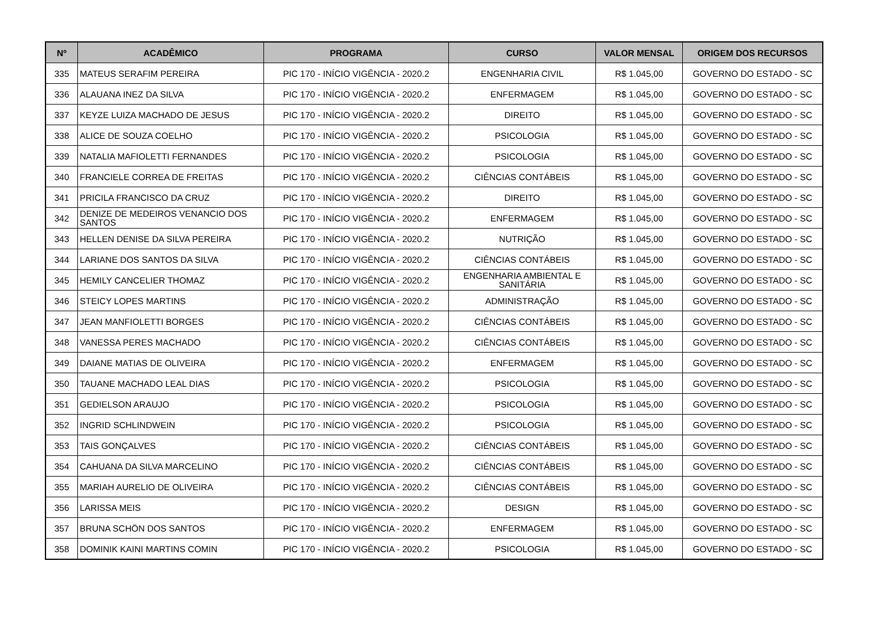| Nº | ACADÊMICO | PROGRAMA | CURSO | VALOR MENSAL | ORIGEM DOS RECURSOS |
| --- | --- | --- | --- | --- | --- |
| 335 | MATEUS SERAFIM PEREIRA | PIC 170 - INÍCIO VIGÊNCIA - 2020.2 | ENGENHARIA CIVIL | R$ 1.045,00 | GOVERNO DO ESTADO - SC |
| 336 | ALAUANA INEZ DA SILVA | PIC 170 - INÍCIO VIGÊNCIA - 2020.2 | ENFERMAGEM | R$ 1.045,00 | GOVERNO DO ESTADO - SC |
| 337 | KEYZE LUIZA MACHADO DE JESUS | PIC 170 - INÍCIO VIGÊNCIA - 2020.2 | DIREITO | R$ 1.045,00 | GOVERNO DO ESTADO - SC |
| 338 | ALICE DE SOUZA COELHO | PIC 170 - INÍCIO VIGÊNCIA - 2020.2 | PSICOLOGIA | R$ 1.045,00 | GOVERNO DO ESTADO - SC |
| 339 | NATALIA MAFIOLETTI FERNANDES | PIC 170 - INÍCIO VIGÊNCIA - 2020.2 | PSICOLOGIA | R$ 1.045,00 | GOVERNO DO ESTADO - SC |
| 340 | FRANCIELE CORREA DE FREITAS | PIC 170 - INÍCIO VIGÊNCIA - 2020.2 | CIÊNCIAS CONTÁBEIS | R$ 1.045,00 | GOVERNO DO ESTADO - SC |
| 341 | PRICILA FRANCISCO DA CRUZ | PIC 170 - INÍCIO VIGÊNCIA - 2020.2 | DIREITO | R$ 1.045,00 | GOVERNO DO ESTADO - SC |
| 342 | DENIZE DE MEDEIROS VENANCIO DOS SANTOS | PIC 170 - INÍCIO VIGÊNCIA - 2020.2 | ENFERMAGEM | R$ 1.045,00 | GOVERNO DO ESTADO - SC |
| 343 | HELLEN DENISE DA SILVA PEREIRA | PIC 170 - INÍCIO VIGÊNCIA - 2020.2 | NUTRIÇÃO | R$ 1.045,00 | GOVERNO DO ESTADO - SC |
| 344 | LARIANE DOS SANTOS DA SILVA | PIC 170 - INÍCIO VIGÊNCIA - 2020.2 | CIÊNCIAS CONTÁBEIS | R$ 1.045,00 | GOVERNO DO ESTADO - SC |
| 345 | HEMILY CANCELIER THOMAZ | PIC 170 - INÍCIO VIGÊNCIA - 2020.2 | ENGENHARIA AMBIENTAL E SANITÁRIA | R$ 1.045,00 | GOVERNO DO ESTADO - SC |
| 346 | STEICY LOPES MARTINS | PIC 170 - INÍCIO VIGÊNCIA - 2020.2 | ADMINISTRAÇÃO | R$ 1.045,00 | GOVERNO DO ESTADO - SC |
| 347 | JEAN MANFIOLETTI BORGES | PIC 170 - INÍCIO VIGÊNCIA - 2020.2 | CIÊNCIAS CONTÁBEIS | R$ 1.045,00 | GOVERNO DO ESTADO - SC |
| 348 | VANESSA PERES MACHADO | PIC 170 - INÍCIO VIGÊNCIA - 2020.2 | CIÊNCIAS CONTÁBEIS | R$ 1.045,00 | GOVERNO DO ESTADO - SC |
| 349 | DAIANE MATIAS DE OLIVEIRA | PIC 170 - INÍCIO VIGÊNCIA - 2020.2 | ENFERMAGEM | R$ 1.045,00 | GOVERNO DO ESTADO - SC |
| 350 | TAUANE MACHADO LEAL DIAS | PIC 170 - INÍCIO VIGÊNCIA - 2020.2 | PSICOLOGIA | R$ 1.045,00 | GOVERNO DO ESTADO - SC |
| 351 | GEDIELSON ARAUJO | PIC 170 - INÍCIO VIGÊNCIA - 2020.2 | PSICOLOGIA | R$ 1.045,00 | GOVERNO DO ESTADO - SC |
| 352 | INGRID SCHLINDWEIN | PIC 170 - INÍCIO VIGÊNCIA - 2020.2 | PSICOLOGIA | R$ 1.045,00 | GOVERNO DO ESTADO - SC |
| 353 | TAIS GONÇALVES | PIC 170 - INÍCIO VIGÊNCIA - 2020.2 | CIÊNCIAS CONTÁBEIS | R$ 1.045,00 | GOVERNO DO ESTADO - SC |
| 354 | CAHUANA DA SILVA MARCELINO | PIC 170 - INÍCIO VIGÊNCIA - 2020.2 | CIÊNCIAS CONTÁBEIS | R$ 1.045,00 | GOVERNO DO ESTADO - SC |
| 355 | MARIAH AURELIO DE OLIVEIRA | PIC 170 - INÍCIO VIGÊNCIA - 2020.2 | CIÊNCIAS CONTÁBEIS | R$ 1.045,00 | GOVERNO DO ESTADO - SC |
| 356 | LARISSA MEIS | PIC 170 - INÍCIO VIGÊNCIA - 2020.2 | DESIGN | R$ 1.045,00 | GOVERNO DO ESTADO - SC |
| 357 | BRUNA SCHÖN DOS SANTOS | PIC 170 - INÍCIO VIGÊNCIA - 2020.2 | ENFERMAGEM | R$ 1.045,00 | GOVERNO DO ESTADO - SC |
| 358 | DOMINIK KAINI MARTINS COMIN | PIC 170 - INÍCIO VIGÊNCIA - 2020.2 | PSICOLOGIA | R$ 1.045,00 | GOVERNO DO ESTADO - SC |